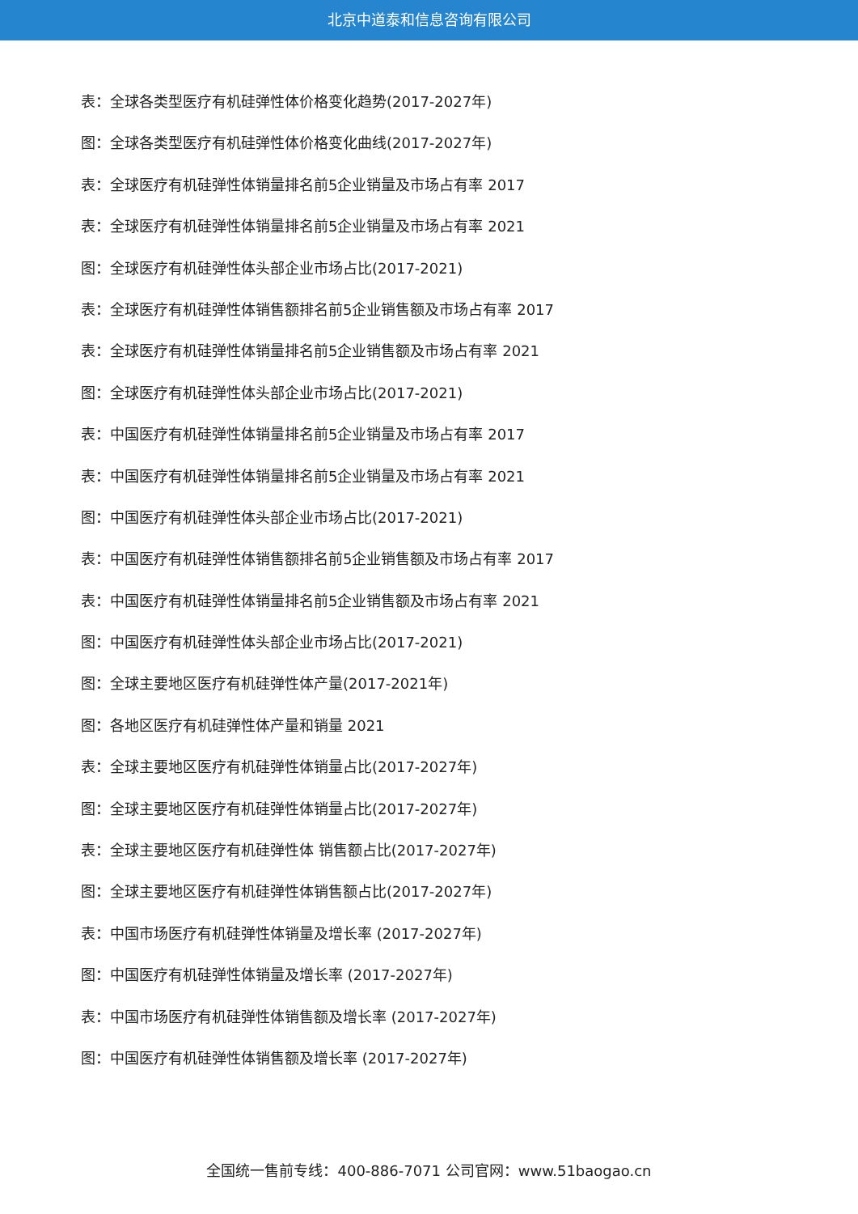北京中道泰和信息咨询有限公司
表：全球各类型医疗有机硅弹性体价格变化趋势(2017-2027年)
图：全球各类型医疗有机硅弹性体价格变化曲线(2017-2027年)
表：全球医疗有机硅弹性体销量排名前5企业销量及市场占有率 2017
表：全球医疗有机硅弹性体销量排名前5企业销量及市场占有率 2021
图：全球医疗有机硅弹性体头部企业市场占比(2017-2021)
表：全球医疗有机硅弹性体销售额排名前5企业销售额及市场占有率 2017
表：全球医疗有机硅弹性体销量排名前5企业销售额及市场占有率 2021
图：全球医疗有机硅弹性体头部企业市场占比(2017-2021)
表：中国医疗有机硅弹性体销量排名前5企业销量及市场占有率 2017
表：中国医疗有机硅弹性体销量排名前5企业销量及市场占有率 2021
图：中国医疗有机硅弹性体头部企业市场占比(2017-2021)
表：中国医疗有机硅弹性体销售额排名前5企业销售额及市场占有率 2017
表：中国医疗有机硅弹性体销量排名前5企业销售额及市场占有率 2021
图：中国医疗有机硅弹性体头部企业市场占比(2017-2021)
图：全球主要地区医疗有机硅弹性体产量(2017-2021年)
图：各地区医疗有机硅弹性体产量和销量 2021
表：全球主要地区医疗有机硅弹性体销量占比(2017-2027年)
图：全球主要地区医疗有机硅弹性体销量占比(2017-2027年)
表：全球主要地区医疗有机硅弹性体 销售额占比(2017-2027年)
图：全球主要地区医疗有机硅弹性体销售额占比(2017-2027年)
表：中国市场医疗有机硅弹性体销量及增长率 (2017-2027年)
图：中国医疗有机硅弹性体销量及增长率 (2017-2027年)
表：中国市场医疗有机硅弹性体销售额及增长率 (2017-2027年)
图：中国医疗有机硅弹性体销售额及增长率 (2017-2027年)
全国统一售前专线：400-886-7071 公司官网：www.51baogao.cn